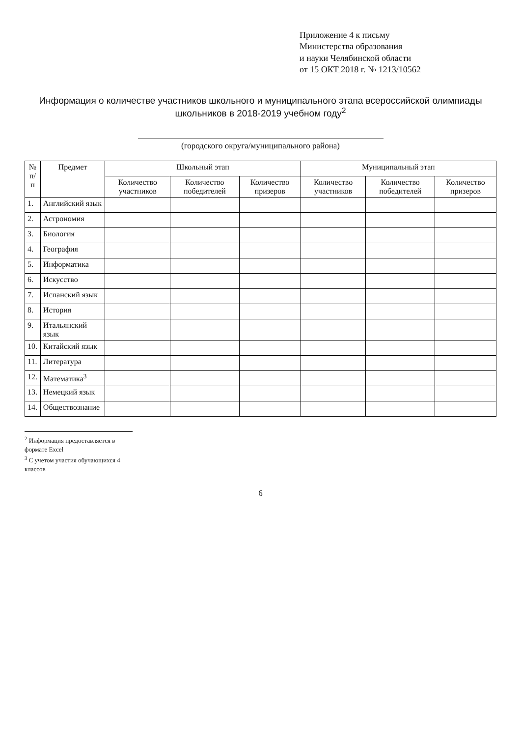Приложение 4 к письму
Министерства образования
и науки Челябинской области
от 15 ОКТ 2018 г. № 1213/10562
Информация о количестве участников школьного и муниципального этапа всероссийской олимпиады школьников в 2018-2019 учебном году<sup>2</sup>
(городского округа/муниципального района)
| № п/п | Предмет | Школьный этап | | | Муниципальный этап | | |
| --- | --- | --- | --- | --- | --- | --- | --- |
| | | Количество участников | Количество победителей | Количество призеров | Количество участников | Количество победителей | Количество призеров |
| 1. | Английский язык | | | | | | |
| 2. | Астрономия | | | | | | |
| 3. | Биология | | | | | | |
| 4. | География | | | | | | |
| 5. | Информатика | | | | | | |
| 6. | Искусство | | | | | | |
| 7. | Испанский язык | | | | | | |
| 8. | История | | | | | | |
| 9. | Итальянский язык | | | | | | |
| 10. | Китайский язык | | | | | | |
| 11. | Литература | | | | | | |
| 12. | Математика<sup>3</sup> | | | | | | |
| 13. | Немецкий язык | | | | | | |
| 14. | Обществознание | | | | | | |
<sup>2</sup> Информация предоставляется в формате Excel
<sup>3</sup> С учетом участия обучающихся 4 классов
6